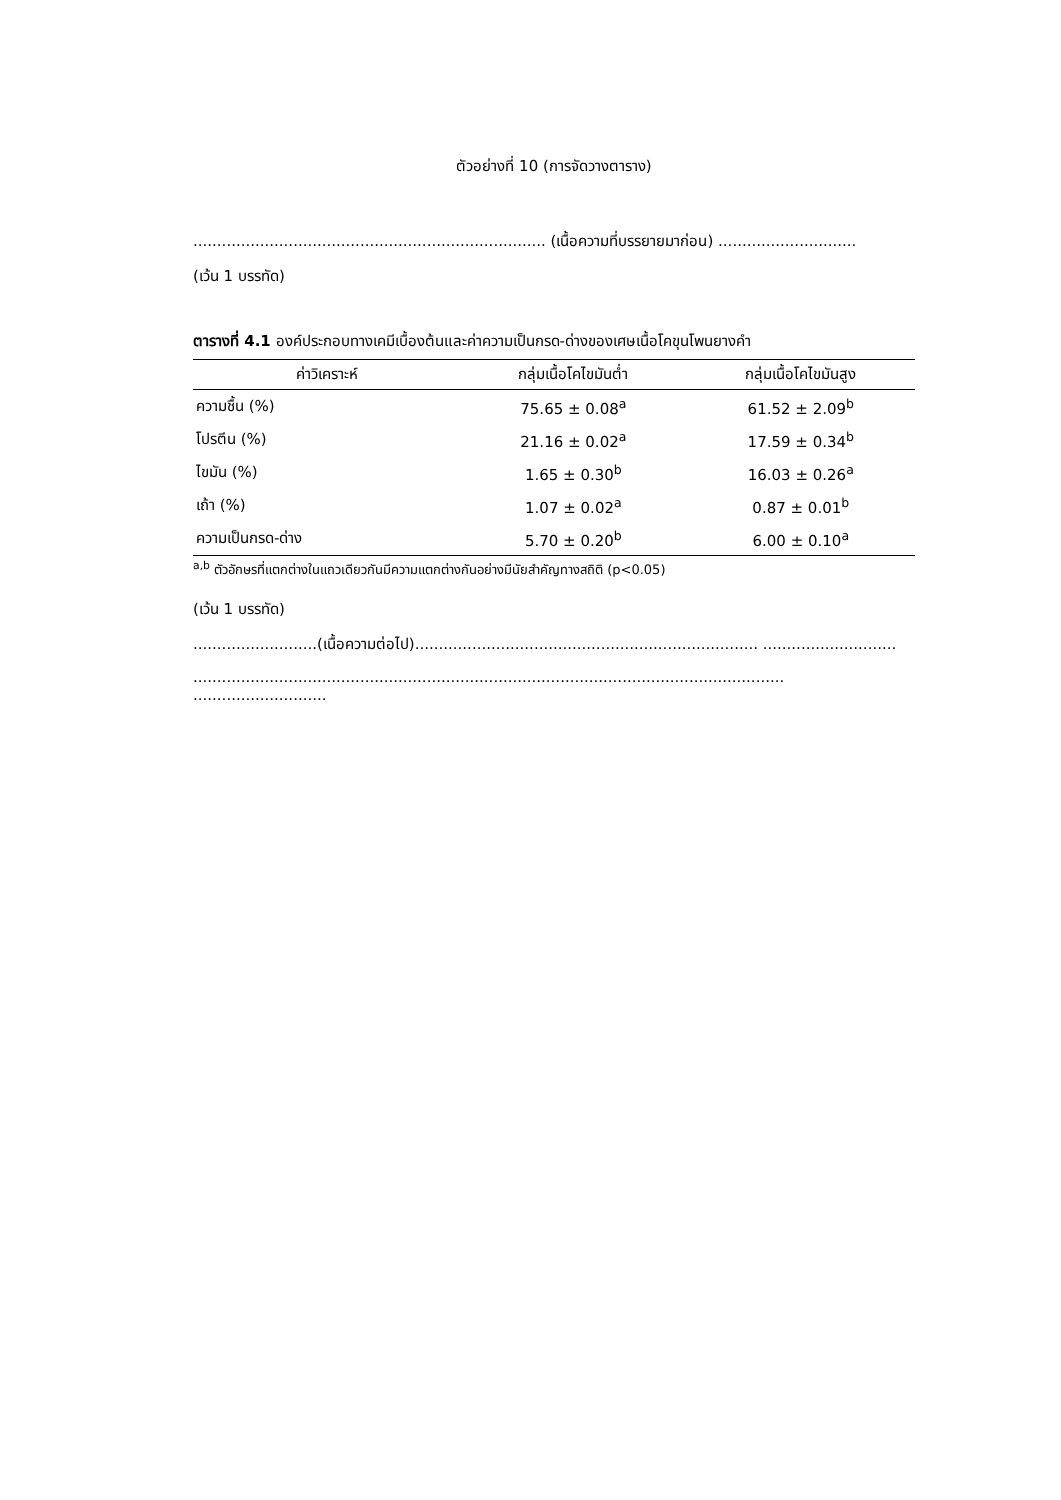ตัวอย่างที่ 10 (การจัดวางตาราง)
.......................................................................... (เนื้อความที่บรรยายมาก่อน) .............................
(เว้น 1 บรรทัด)
ตารางที่ 4.1 องค์ประกอบทางเคมีเบื้องต้นและค่าความเป็นกรด-ด่างของเศษเนื้อโคขุนโพนยางคำ
| ค่าวิเคราะห์ | กลุ่มเนื้อโคไขมันต่ำ | กลุ่มเนื้อโคไขมันสูง |
| --- | --- | --- |
| ความชื้น (%) | 75.65 ± 0.08<sup>a</sup> | 61.52 ± 2.09<sup>b</sup> |
| โปรตีน (%) | 21.16 ± 0.02<sup>a</sup> | 17.59 ± 0.34<sup>b</sup> |
| ไขมัน (%) | 1.65 ± 0.30<sup>b</sup> | 16.03 ± 0.26<sup>a</sup> |
| เถ้า (%) | 1.07 ± 0.02<sup>a</sup> | 0.87 ± 0.01<sup>b</sup> |
| ความเป็นกรด-ด่าง | 5.70 ± 0.20<sup>b</sup> | 6.00 ± 0.10<sup>a</sup> |
<sup>a,b</sup> ตัวอักษรที่แตกต่างในแถวเดียวกันมีความแตกต่างกันอย่างมีนัยสำคัญทางสถิติ (p<0.05)
(เว้น 1 บรรทัด)
..........................(เนื้อความต่อไป)........................................................................ ............................
............................................................................................................................ ............................